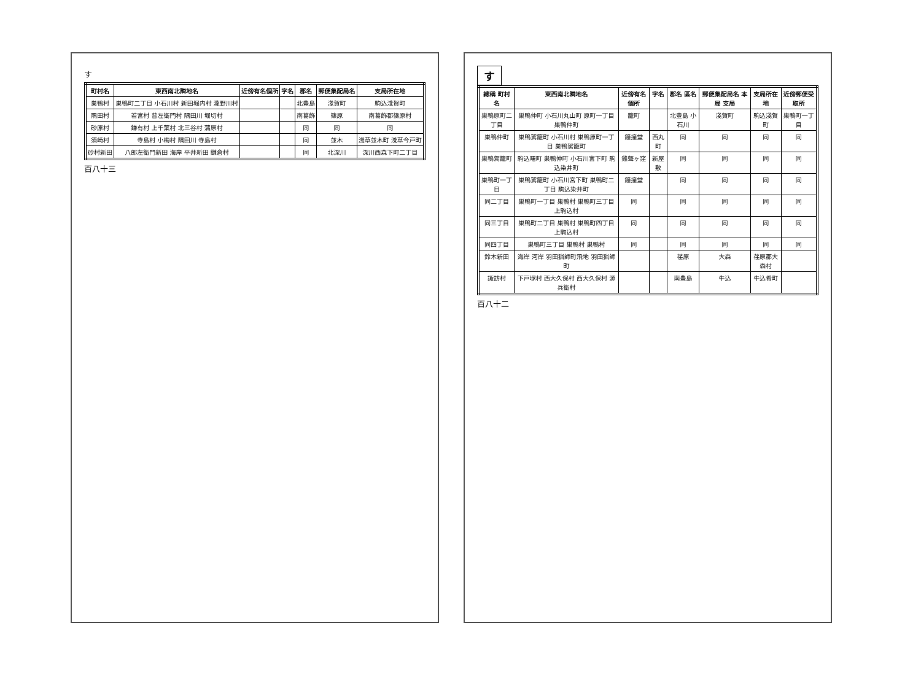す
| 町村名 | 東西南北隣地名 | 近傍有名個所 | 字名 | 郡名 | 郵便集配局名 | 支局所在地 |
| --- | --- | --- | --- | --- | --- | --- |
| 巣鴨村 | 巣鴨町二丁目 小石川村 新田堀内村 瀧野川村 | | | 北豊島 | 淺賀町 | 駒込淺賀町 |
| 隅田村 | 若宮村 普左衛門村 隅田川 堀切村 | | | 南葛飾 | 篠原 | 南葛飾郡篠原村 |
| 砂原村 | 鎌有村 上千葉村 北三谷村 蒲原村 | | | 同 | 同 | 同 |
| 須崎村 | 寺島村 小梅村 隅田川 寺島村 | | | 同 | 並木 | 淺草並木町 淺草今戸町 |
| 砂村新田 | 八郎左衛門新田 海岸 平井新田 鎌倉村 | | | 同 | 北深川 | 深川西森下町二丁目 |
百八十三
す
| 總稱 町村名 | 東西南北隣地名 | 近傍有名個所 | 字名 | 郡名 區名 | 郵便集配局名 本局 支局 | 支局所在地 | 近傍郵便受取所 |
| --- | --- | --- | --- | --- | --- | --- | --- |
| 巣鴨原町二丁目 | 巣鴨仲町 小石川丸山町 原町一丁目 巣鴨仲町 | 籠町 | | 北豊島 小石川 | 淺賀町 | 駒込淺賀町 | 巣鴨町一丁目 |
| 巣鴨仲町 | 巣鴨駕籠町 小石川村 巣鴨原町一丁目 巣鴨駕籠町 | 鐘撞堂 | 西丸町 | 同 | 同 | 同 | 同 |
| 巣鴨駕籠町 | 駒込曙町 巣鴨仲町 小石川宮下町 駒込染井町 | 雞聲ヶ窪 | 新屋敷 | 同 | 同 | 同 | 同 |
| 巣鴨町一丁目 | 巣鴨駕籠町 小石川宮下町 巣鴨町二丁目 駒込染井町 | 鐘撞堂 | | 同 | 同 | 同 | 同 |
| 同二丁目 | 巣鴨町一丁目 巣鴨村 巣鴨町三丁目 上駒込村 | 同 | | 同 | 同 | 同 | 同 |
| 同三丁目 | 巣鴨町二丁目 巣鴨村 巣鴨町四丁目 上駒込村 | 同 | | 同 | 同 | 同 | 同 |
| 同四丁目 | 巣鴨町三丁目 巣鴨村 巣鴨村 | 同 | | 同 | 同 | 同 | 同 |
| 鈴木新田 | 海岸 河岸 羽田猟師町飛地 羽田猟師町 | | | 荏原 | 大森 | 荏原郡大森村 | |
| 諏訪村 | 下戸塚村 西大久保村 西大久保村 源兵衛村 | | | 南豊島 | 牛込 | 牛込肴町 | |
百八十二